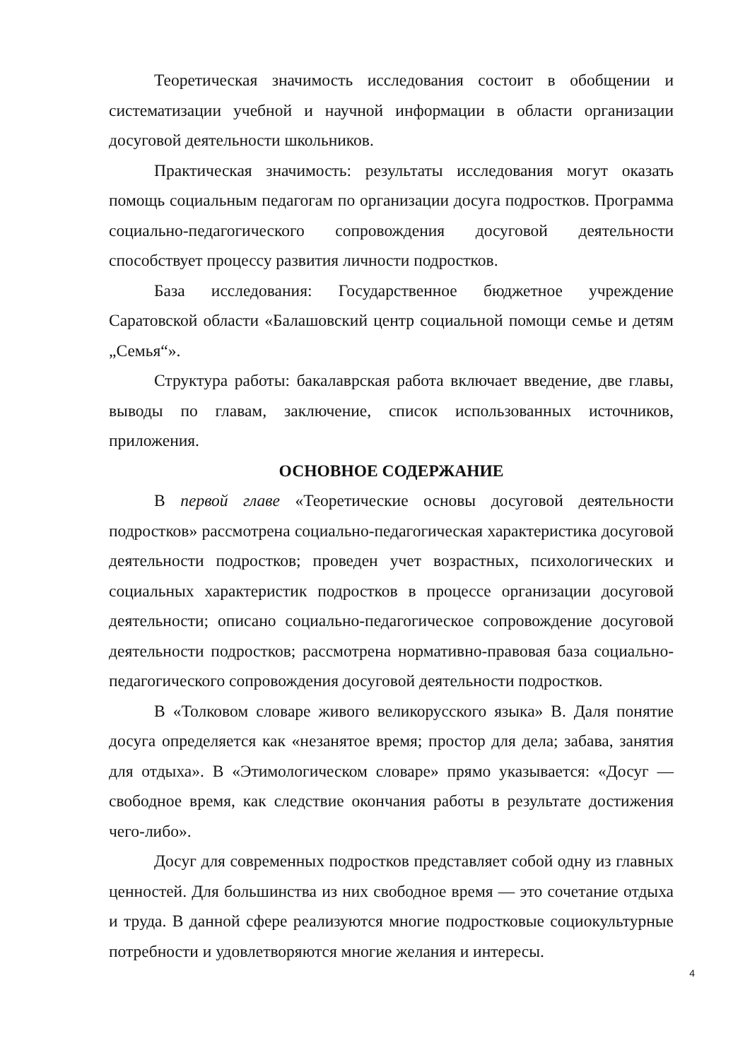Теоретическая значимость исследования состоит в обобщении и систематизации учебной и научной информации в области организации досуговой деятельности школьников.
Практическая значимость: результаты исследования могут оказать помощь социальным педагогам по организации досуга подростков. Программа социально-педагогического сопровождения досуговой деятельности способствует процессу развития личности подростков.
База исследования: Государственное бюджетное учреждение Саратовской области «Балашовский центр социальной помощи семье и детям „Семья“».
Структура работы: бакалаврская работа включает введение, две главы, выводы по главам, заключение, список использованных источников, приложения.
ОСНОВНОЕ СОДЕРЖАНИЕ
В первой главе «Теоретические основы досуговой деятельности подростков» рассмотрена социально-педагогическая характеристика досуговой деятельности подростков; проведен учет возрастных, психологических и социальных характеристик подростков в процессе организации досуговой деятельности; описано социально-педагогическое сопровождение досуговой деятельности подростков; рассмотрена нормативно-правовая база социально-педагогического сопровождения досуговой деятельности подростков.
В «Толковом словаре живого великорусского языка» В. Даля понятие досуга определяется как «незанятое время; простор для дела; забава, занятия для отдыха». В «Этимологическом словаре» прямо указывается: «Досуг — свободное время, как следствие окончания работы в результате достижения чего-либо».
Досуг для современных подростков представляет собой одну из главных ценностей. Для большинства из них свободное время — это сочетание отдыха и труда. В данной сфере реализуются многие подростковые социокультурные потребности и удовлетворяются многие желания и интересы.
4